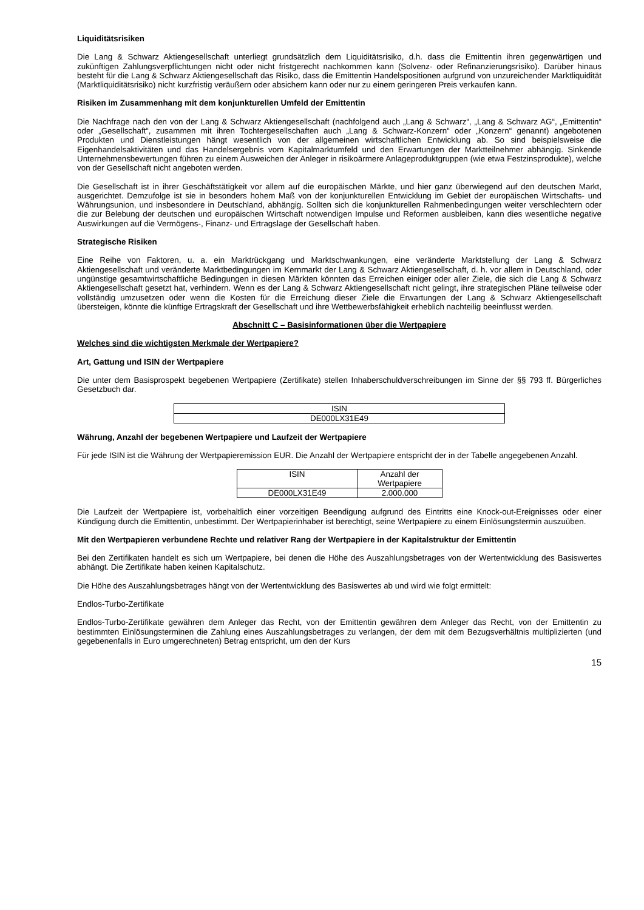Liquiditätsrisiken
Die Lang & Schwarz Aktiengesellschaft unterliegt grundsätzlich dem Liquiditätsrisiko, d.h. dass die Emittentin ihren gegenwärtigen und zukünftigen Zahlungsverpflichtungen nicht oder nicht fristgerecht nachkommen kann (Solvenz- oder Refinanzierungsrisiko). Darüber hinaus besteht für die Lang & Schwarz Aktiengesellschaft das Risiko, dass die Emittentin Handelspositionen aufgrund von unzureichender Marktliquidität (Marktliquiditätsrisiko) nicht kurzfristig veräußern oder absichern kann oder nur zu einem geringeren Preis verkaufen kann.
Risiken im Zusammenhang mit dem konjunkturellen Umfeld der Emittentin
Die Nachfrage nach den von der Lang & Schwarz Aktiengesellschaft (nachfolgend auch „Lang & Schwarz“, „Lang & Schwarz AG“, „Emittentin“ oder „Gesellschaft“, zusammen mit ihren Tochtergesellschaften auch „Lang & Schwarz-Konzern“ oder „Konzern“ genannt) angebotenen Produkten und Dienstleistungen hängt wesentlich von der allgemeinen wirtschaftlichen Entwicklung ab. So sind beispielsweise die Eigenhandelsaktivitäten und das Handelsergebnis vom Kapitalmarktumfeld und den Erwartungen der Marktteilnehmer abhängig. Sinkende Unternehmensbewertungen führen zu einem Ausweichen der Anleger in risikoärmere Anlageproduktgruppen (wie etwa Festzinsprodukte), welche von der Gesellschaft nicht angeboten werden.
Die Gesellschaft ist in ihrer Geschäftstätigkeit vor allem auf die europäischen Märkte, und hier ganz überwiegend auf den deutschen Markt, ausgerichtet. Demzufolge ist sie in besonders hohem Maß von der konjunkturellen Entwicklung im Gebiet der europäischen Wirtschafts- und Währungsunion, und insbesondere in Deutschland, abhängig. Sollten sich die konjunkturellen Rahmenbedingungen weiter verschlechtern oder die zur Belebung der deutschen und europäischen Wirtschaft notwendigen Impulse und Reformen ausbleiben, kann dies wesentliche negative Auswirkungen auf die Vermögens-, Finanz- und Ertragslage der Gesellschaft haben.
Strategische Risiken
Eine Reihe von Faktoren, u. a. ein Marktrückgang und Marktschwankungen, eine veränderte Marktstellung der Lang & Schwarz Aktiengesellschaft und veränderte Marktbedingungen im Kernmarkt der Lang & Schwarz Aktiengesellschaft, d. h. vor allem in Deutschland, oder ungünstige gesamtwirtschaftliche Bedingungen in diesen Märkten könnten das Erreichen einiger oder aller Ziele, die sich die Lang & Schwarz Aktiengesellschaft gesetzt hat, verhindern. Wenn es der Lang & Schwarz Aktiengesellschaft nicht gelingt, ihre strategischen Pläne teilweise oder vollständig umzusetzen oder wenn die Kosten für die Erreichung dieser Ziele die Erwartungen der Lang & Schwarz Aktiengesellschaft übersteigen, könnte die künftige Ertragskraft der Gesellschaft und ihre Wettbewerbsfähigkeit erheblich nachteilig beeinflusst werden.
Abschnitt C – Basisinformationen über die Wertpapiere
Welches sind die wichtigsten Merkmale der Wertpapiere?
Art, Gattung und ISIN der Wertpapiere
Die unter dem Basisprospekt begebenen Wertpapiere (Zertifikate) stellen Inhaberschuldverschreibungen im Sinne der §§ 793 ff. Bürgerliches Gesetzbuch dar.
| ISIN |
| DE000LX31E49 |
Währung, Anzahl der begebenen Wertpapiere und Laufzeit der Wertpapiere
Für jede ISIN ist die Währung der Wertpapieremission EUR. Die Anzahl der Wertpapiere entspricht der in der Tabelle angegebenen Anzahl.
| ISIN | Anzahl der Wertpapiere |
| DE000LX31E49 | 2.000.000 |
Die Laufzeit der Wertpapiere ist, vorbehaltlich einer vorzeitigen Beendigung aufgrund des Eintritts eine Knock-out-Ereignisses oder einer Kündigung durch die Emittentin, unbestimmt. Der Wertpapierinhaber ist berechtigt, seine Wertpapiere zu einem Einlösungstermin auszuüben.
Mit den Wertpapieren verbundene Rechte und relativer Rang der Wertpapiere in der Kapitalstruktur der Emittentin
Bei den Zertifikaten handelt es sich um Wertpapiere, bei denen die Höhe des Auszahlungsbetrages von der Wertentwicklung des Basiswertes abhängt. Die Zertifikate haben keinen Kapitalschutz.
Die Höhe des Auszahlungsbetrages hängt von der Wertentwicklung des Basiswertes ab und wird wie folgt ermittelt:
Endlos-Turbo-Zertifikate
Endlos-Turbo-Zertifikate gewähren dem Anleger das Recht, von der Emittentin gewähren dem Anleger das Recht, von der Emittentin zu bestimmten Einlösungsterminen die Zahlung eines Auszahlungsbetrages zu verlangen, der dem mit dem Bezugsverhältnis multiplizierten (und gegebenenfalls in Euro umgerechneten) Betrag entspricht, um den der Kurs
15